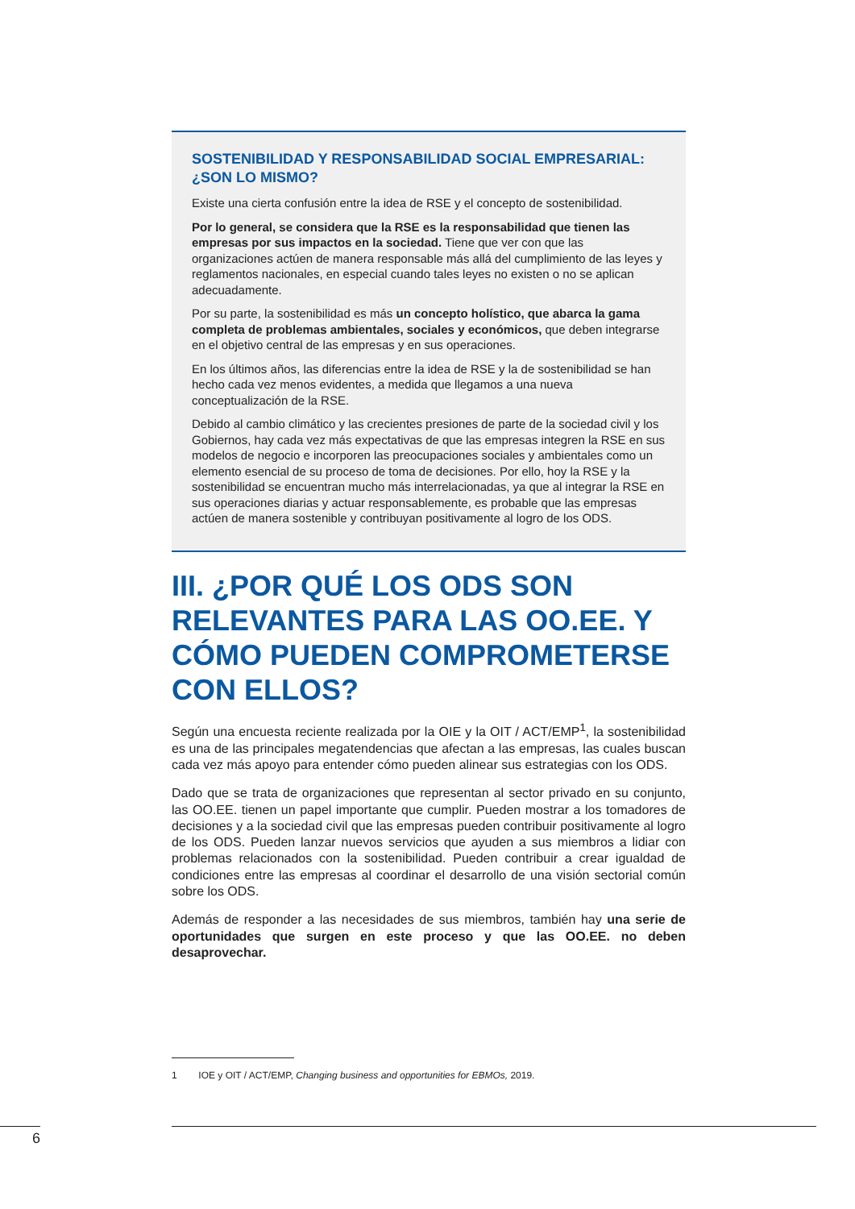SOSTENIBILIDAD Y RESPONSABILIDAD SOCIAL EMPRESARIAL: ¿SON LO MISMO?
Existe una cierta confusión entre la idea de RSE y el concepto de sostenibilidad.
Por lo general, se considera que la RSE es la responsabilidad que tienen las empresas por sus impactos en la sociedad. Tiene que ver con que las organizaciones actúen de manera responsable más allá del cumplimiento de las leyes y reglamentos nacionales, en especial cuando tales leyes no existen o no se aplican adecuadamente.
Por su parte, la sostenibilidad es más un concepto holístico, que abarca la gama completa de problemas ambientales, sociales y económicos, que deben integrarse en el objetivo central de las empresas y en sus operaciones.
En los últimos años, las diferencias entre la idea de RSE y la de sostenibilidad se han hecho cada vez menos evidentes, a medida que llegamos a una nueva conceptualización de la RSE.
Debido al cambio climático y las crecientes presiones de parte de la sociedad civil y los Gobiernos, hay cada vez más expectativas de que las empresas integren la RSE en sus modelos de negocio e incorporen las preocupaciones sociales y ambientales como un elemento esencial de su proceso de toma de decisiones. Por ello, hoy la RSE y la sostenibilidad se encuentran mucho más interrelacionadas, ya que al integrar la RSE en sus operaciones diarias y actuar responsablemente, es probable que las empresas actúen de manera sostenible y contribuyan positivamente al logro de los ODS.
III. ¿POR QUÉ LOS ODS SON RELEVANTES PARA LAS OO.EE. Y CÓMO PUEDEN COMPROMETERSE CON ELLOS?
Según una encuesta reciente realizada por la OIE y la OIT / ACT/EMP<sup>1</sup>, la sostenibilidad es una de las principales megatendencias que afectan a las empresas, las cuales buscan cada vez más apoyo para entender cómo pueden alinear sus estrategias con los ODS.
Dado que se trata de organizaciones que representan al sector privado en su conjunto, las OO.EE. tienen un papel importante que cumplir. Pueden mostrar a los tomadores de decisiones y a la sociedad civil que las empresas pueden contribuir positivamente al logro de los ODS. Pueden lanzar nuevos servicios que ayuden a sus miembros a lidiar con problemas relacionados con la sostenibilidad. Pueden contribuir a crear igualdad de condiciones entre las empresas al coordinar el desarrollo de una visión sectorial común sobre los ODS.
Además de responder a las necesidades de sus miembros, también hay una serie de oportunidades que surgen en este proceso y que las OO.EE. no deben desaprovechar.
1 IOE y OIT / ACT/EMP, Changing business and opportunities for EBMOs, 2019.
6